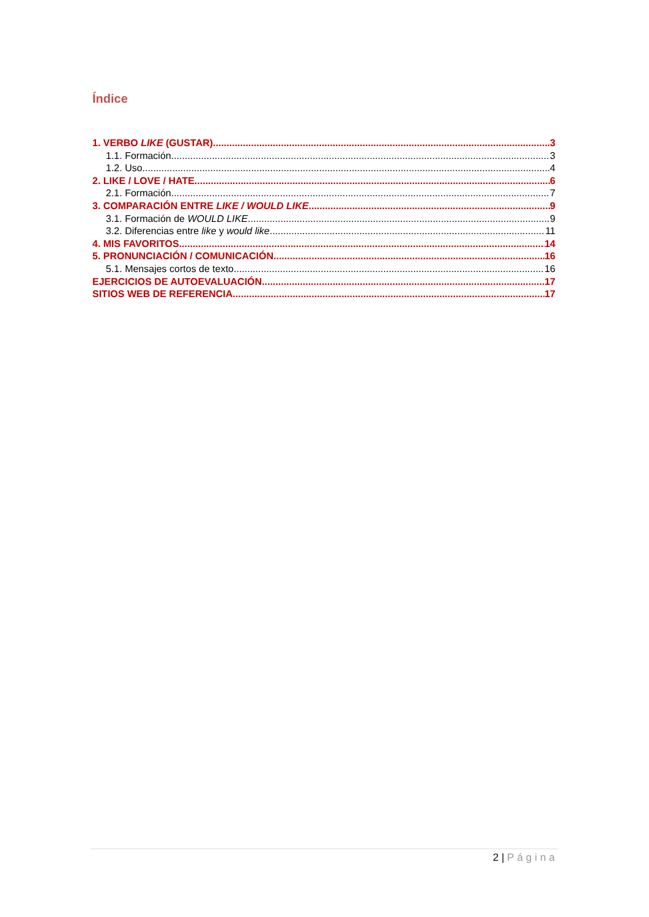Índice
1. VERBO LIKE (GUSTAR) 3
1.1. Formación 3
1.2. Uso 4
2. LIKE / LOVE / HATE 6
2.1. Formación 7
3. COMPARACIÓN ENTRE LIKE / WOULD LIKE 9
3.1. Formación de WOULD LIKE 9
3.2. Diferencias entre like y would like 11
4. MIS FAVORITOS 14
5. PRONUNCIACIÓN / COMUNICACIÓN 16
5.1. Mensajes cortos de texto 16
EJERCICIOS DE AUTOEVALUACIÓN 17
SITIOS WEB DE REFERENCIA 17
2 | Página